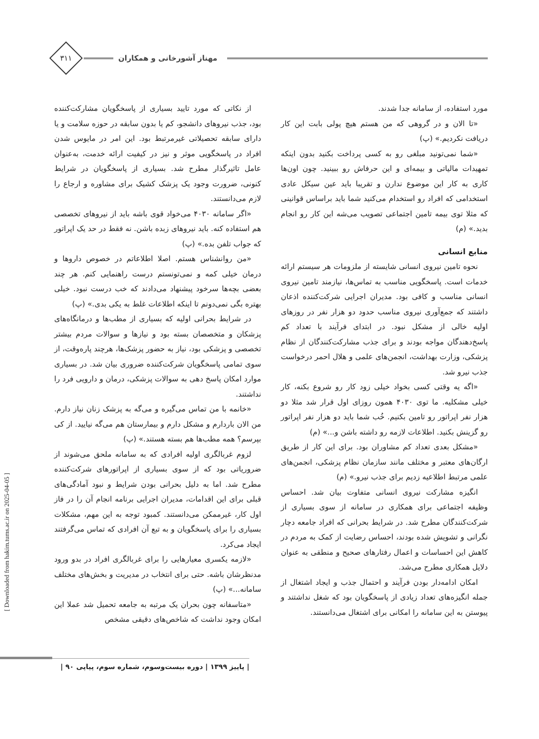مهناز آشورخانی و همکاران
۳۱۱
مورد استفاده، از سامانه جدا شدند.
«تا الان و در گروهی که من هستم هیچ پولی بابت این کار دریافت نکردیم.» (پ)
«شما نمی‌تونید مبلغی رو به کسی پرداخت بکنید بدون اینکه تمهیدات مالیاتی و بیمه‌ای و این حرفاش رو ببینید. چون اون‌ها کاری به کار این موضوع ندارن و تقریبا باید عین سیکل عادی استخدامی که افراد رو استخدام می‌کنید شما باید براساس قوانینی که مثلا توی بیمه تامین اجتماعی تصویب می‌شه این کار رو انجام بدید.» (م)
منابع انسانی
نحوه تامین نیروی انسانی شایسته از ملزومات هر سیستم ارائه خدمات است. پاسخگویی مناسب به تماس‌ها، نیازمند تامین نیروی انسانی مناسب و کافی بود. مدیران اجرایی شرکت‌کننده اذعان داشتند که جمع‌آوری نیروی مناسب حدود دو هزار نفر در روزهای اولیه خالی از مشکل نبود. در ابتدای فرآیند با تعداد کم پاسخ‌دهندگان مواجه بودند و برای جذب مشارکت‌کنندگان از نظام پزشکی، وزارت بهداشت، انجمن‌های علمی و هلال احمر درخواست جذب نیرو شد.
«اگه یه وقتی کسی بخواد خیلی زود کار رو شروع بکنه، کار خیلی مشکلیه. ما توی ۴۰۳۰ همون روزای اول قرار شد مثلا دو هزار نفر اپراتور رو تامین بکنیم. خُب شما باید دو هزار نفر اپراتور رو گزینش بکنید. اطلاعات لازمه رو داشته باشن و...» (م)
«مشکل بعدی تعداد کم مشاوران بود. برای این کار از طریق ارگان‌های معتبر و مختلف مانند سازمان نظام پزشکی، انجمن‌های علمی مرتبط اطلاعیه زدیم برای جذب نیرو.» (م)
انگیزه مشارکت نیروی انسانی متفاوت بیان شد. احساس وظیفه اجتماعی برای همکاری در سامانه از سوی بسیاری از شرکت‌کنندگان مطرح شد. در شرایط بحرانی که افراد جامعه دچار نگرانی و تشویش شده بودند، احساس رضایت از کمک به مردم در کاهش این احساسات و اعمال رفتارهای صحیح و منطقی به عنوان دلایل همکاری مطرح می‌شد.
امکان ادامه‌دار بودن فرآیند و احتمال جذب و ایجاد اشتغال از جمله انگیزه‌های تعداد زیادی از پاسخگویان بود که شغل نداشتند و پیوستن به این سامانه را امکانی برای اشتغال می‌دانستند.
از نکاتی که مورد تایید بسیاری از پاسخگویان مشارکت‌کننده بود، جذب نیروهای دانشجو، کم یا بدون سابقه در حوزه سلامت و یا دارای سابقه تحصیلاتی غیرمرتبط بود. این امر در مایوس شدن افراد در پاسخگویی موثر و نیز در کیفیت ارائه خدمت، به‌عنوان عامل تاثیرگذار مطرح شد. بسیاری از پاسخگویان در شرایط کنونی، ضرورت وجود یک پزشک کشیک برای مشاوره و ارجاع را لازم می‌دانستند.
«اگر سامانه ۴۰۳۰ می‌خواد قوی باشه باید از نیروهای تخصصی هم استفاده کنه. باید نیروهای زبده باشن. نه فقط در حد یک اپراتور که جواب تلفن بده.» (پ)
«من روانشناس هستم. اصلا اطلاعاتم در خصوص داروها و درمان خیلی کمه و نمی‌تونستم درست راهنمایی کنم. هر چند بعضی بچه‌ها سرخود پیشنهاد می‌دادند که خب درست نبود. خیلی بهتره بگی نمی‌دونم تا اینکه اطلاعات غلط به یکی بدی.» (پ)
در شرایط بحرانی اولیه که بسیاری از مطب‌ها و درمانگاه‌های پزشکان و متخصصان بسته بود و نیازها و سوالات مردم بیشتر تخصصی و پزشکی بود، نیاز به حضور پزشک‌ها، هرچند پاره‌وقت، از سوی تمامی پاسخگویان شرکت‌کننده ضروری بیان شد. در بسیاری موارد امکان پاسخ دهی به سوالات پزشکی، درمان و دارویی فرد را نداشتند.
«خانمه با من تماس می‌گیره و می‌گه به پزشک زنان نیاز دارم. من الان باردارم و مشکل دارم و بیمارستان هم می‌گه نیایید. از کی بپرسم؟ همه مطب‌ها هم بسته هستند.» (پ)
لزوم غربالگری اولیه افرادی که به سامانه ملحق می‌شوند از ضروریاتی بود که از سوی بسیاری از اپراتورهای شرکت‌کننده مطرح شد. اما به دلیل بحرانی بودن شرایط و نبود آمادگی‌های قبلی برای این اقدامات، مدیران اجرایی برنامه انجام آن را در فاز اول کار، غیرممکن می‌دانستند. کمبود توجه به این مهم، مشکلات بسیاری را برای پاسخگویان و به تبع آن افرادی که تماس می‌گرفتند ایجاد می‌کرد.
«لازمه یکسری معیارهایی را برای غربالگری افراد در بدو ورود مدنظرشان باشه. حتی برای انتخاب در مدیریت و بخش‌های مختلف سامانه...» (پ)
«متاسفانه چون بحران یک مرتبه به جامعه تحمیل شد عملا این امکان وجود نداشت که شاخص‌های دقیقی مشخص
[ Downloaded from hakim.tums.ac.ir on 2025-04-05 ]
| پاییز ۱۳۹۹ | دوره بیست‌وسوم، شماره سوم، پیاپی ۹۰ |